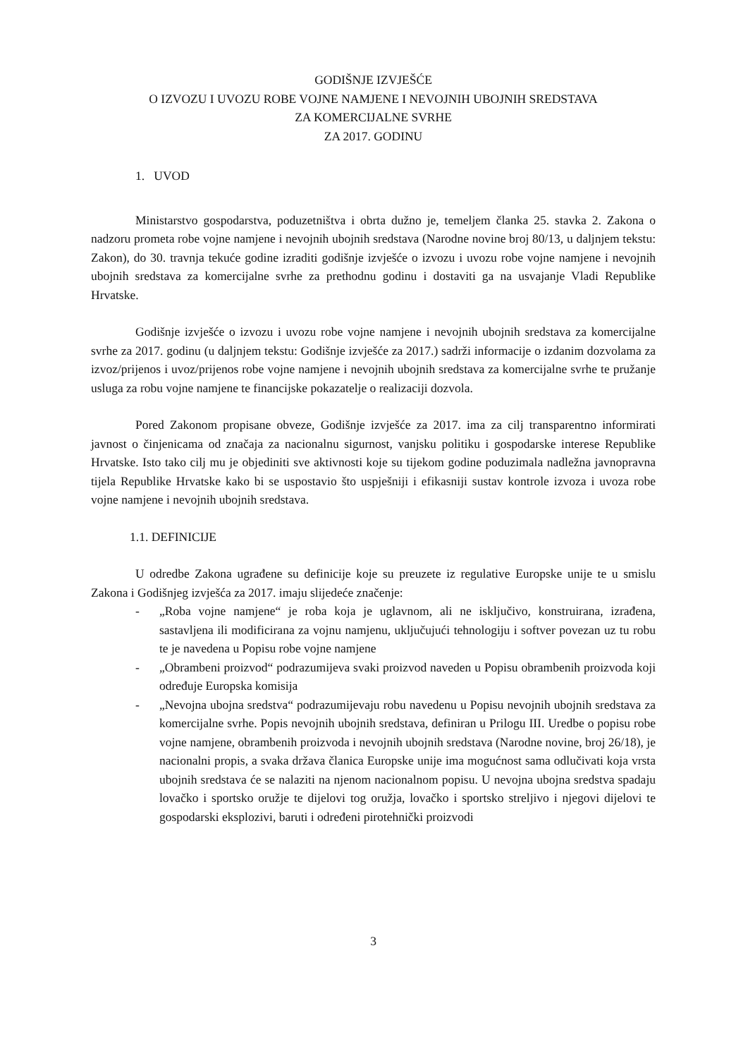GODIŠNJE IZVJEŠĆE
O IZVOZU I UVOZU ROBE VOJNE NAMJENE I NEVOJNIH UBOJNIH SREDSTAVA
ZA KOMERCIJALNE SVRHE
ZA 2017. GODINU
1. UVOD
Ministarstvo gospodarstva, poduzetništva i obrta dužno je, temeljem članka 25. stavka 2. Zakona o nadzoru prometa robe vojne namjene i nevojnih ubojnih sredstava (Narodne novine broj 80/13, u daljnjem tekstu: Zakon), do 30. travnja tekuće godine izraditi godišnje izvješće o izvozu i uvozu robe vojne namjene i nevojnih ubojnih sredstava za komercijalne svrhe za prethodnu godinu i dostaviti ga na usvajanje Vladi Republike Hrvatske.
Godišnje izvješće o izvozu i uvozu robe vojne namjene i nevojnih ubojnih sredstava za komercijalne svrhe za 2017. godinu (u daljnjem tekstu: Godišnje izvješće za 2017.) sadrži informacije o izdanim dozvolama za izvoz/prijenos i uvoz/prijenos robe vojne namjene i nevojnih ubojnih sredstava za komercijalne svrhe te pružanje usluga za robu vojne namjene te financijske pokazatelje o realizaciji dozvola.
Pored Zakonom propisane obveze, Godišnje izvješće za 2017. ima za cilj transparentno informirati javnost o činjenicama od značaja za nacionalnu sigurnost, vanjsku politiku i gospodarske interese Republike Hrvatske. Isto tako cilj mu je objediniti sve aktivnosti koje su tijekom godine poduzimala nadležna javnopravna tijela Republike Hrvatske kako bi se uspostavio što uspješniji i efikasniji sustav kontrole izvoza i uvoza robe vojne namjene i nevojnih ubojnih sredstava.
1.1. DEFINICIJE
U odredbe Zakona ugrađene su definicije koje su preuzete iz regulative Europske unije te u smislu Zakona i Godišnjeg izvješća za 2017. imaju slijedeće značenje:
- „Roba vojne namjene“ je roba koja je uglavnom, ali ne isključivo, konstruirana, izrađena, sastavljena ili modificirana za vojnu namjenu, uključujući tehnologiju i softver povezan uz tu robu te je navedena u Popisu robe vojne namjene
- „Obrambeni proizvod“ podrazumijeva svaki proizvod naveden u Popisu obrambenih proizvoda koji određuje Europska komisija
- „Nevojna ubojna sredstva“ podrazumijevaju robu navedenu u Popisu nevojnih ubojnih sredstava za komercijalne svrhe. Popis nevojnih ubojnih sredstava, definiran u Prilogu III. Uredbe o popisu robe vojne namjene, obrambenih proizvoda i nevojnih ubojnih sredstava (Narodne novine, broj 26/18), je nacionalni propis, a svaka država članica Europske unije ima mogućnost sama odlučivati koja vrsta ubojnih sredstava će se nalaziti na njenom nacionalnom popisu. U nevojna ubojna sredstva spadaju lovačko i sportsko oružje te dijelovi tog oružja, lovačko i sportsko streljivo i njegovi dijelovi te gospodarski eksplozivi, baruti i određeni pirotehnički proizvodi
3